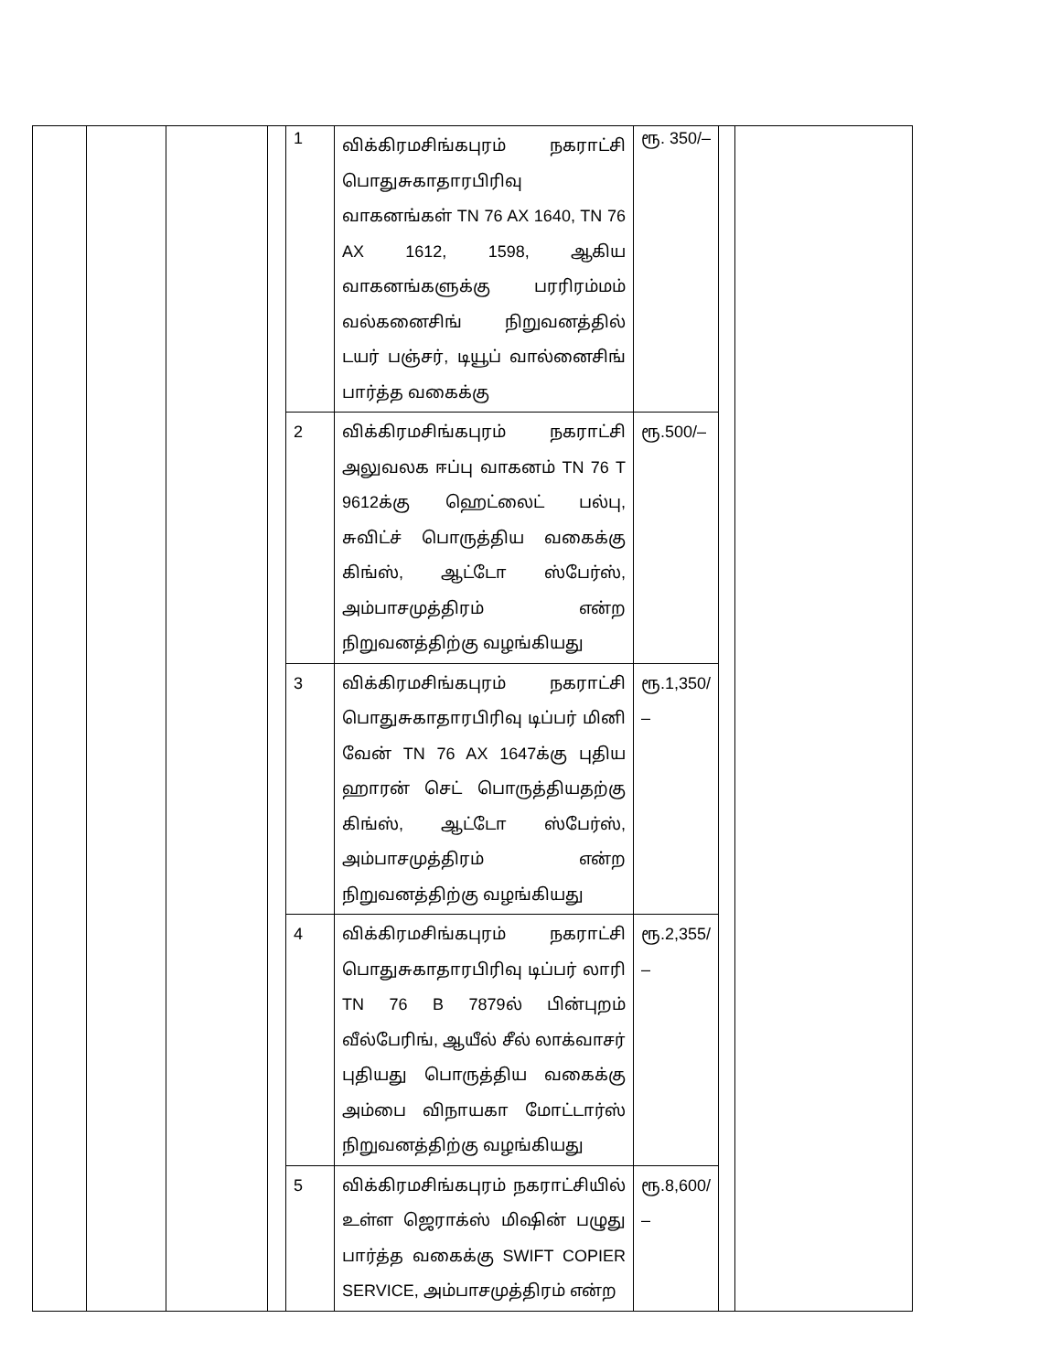| | | | | 1 | விக்கிரமசிங்கபுரம் நகராட்சி பொதுசுகாதாரபிரிவு வாகனங்கள் TN 76 AX 1640, TN 76 AX 1612, 1598, ஆகிய வாகனங்களுக்கு பரரிரம்மம் வல்கனைசிங் நிறுவனத்தில் டயர் பஞ்சர், டியூப் வால்னைசிங் பார்த்த வகைக்கு | ரூ. 350/– | | |
| | | | | 2 | விக்கிரமசிங்கபுரம் நகராட்சி அலுவலக ஈப்பு வாகனம் TN 76 T 9612க்கு ஹெட்லைட் பல்பு, சுவிட்ச் பொருத்திய வகைக்கு கிங்ஸ், ஆட்டோ ஸ்பேர்ஸ், அம்பாசமுத்திரம் என்ற நிறுவனத்திற்கு வழங்கியது | ரூ.500/– | | |
| | | | | 3 | விக்கிரமசிங்கபுரம் நகராட்சி பொதுசுகாதாரபிரிவு டிப்பர் மினி வேன் TN 76 AX 1647க்கு புதிய ஹாரன் செட் பொருத்தியதற்கு கிங்ஸ், ஆட்டோ ஸ்பேர்ஸ், அம்பாசமுத்திரம் என்ற நிறுவனத்திற்கு வழங்கியது | ரூ.1,350/ – | | |
| | | | | 4 | விக்கிரமசிங்கபுரம் நகராட்சி பொதுசுகாதாரபிரிவு டிப்பர் லாரி TN 76 B 7879ல் பின்புறம் வீல்பேரிங், ஆயீல் சீல் லாக்வாசர் புதியது பொருத்திய வகைக்கு அம்பை விநாயகா மோட்டார்ஸ் நிறுவனத்திற்கு வழங்கியது | ரூ.2,355/ – | | |
| | | | | 5 | விக்கிரமசிங்கபுரம் நகராட்சியில் உள்ள ஜெராக்ஸ் மிஷின் பழுது பார்த்த வகைக்கு SWIFT COPIER SERVICE, அம்பாசமுத்திரம் என்ற | ரூ.8,600/ – | | |